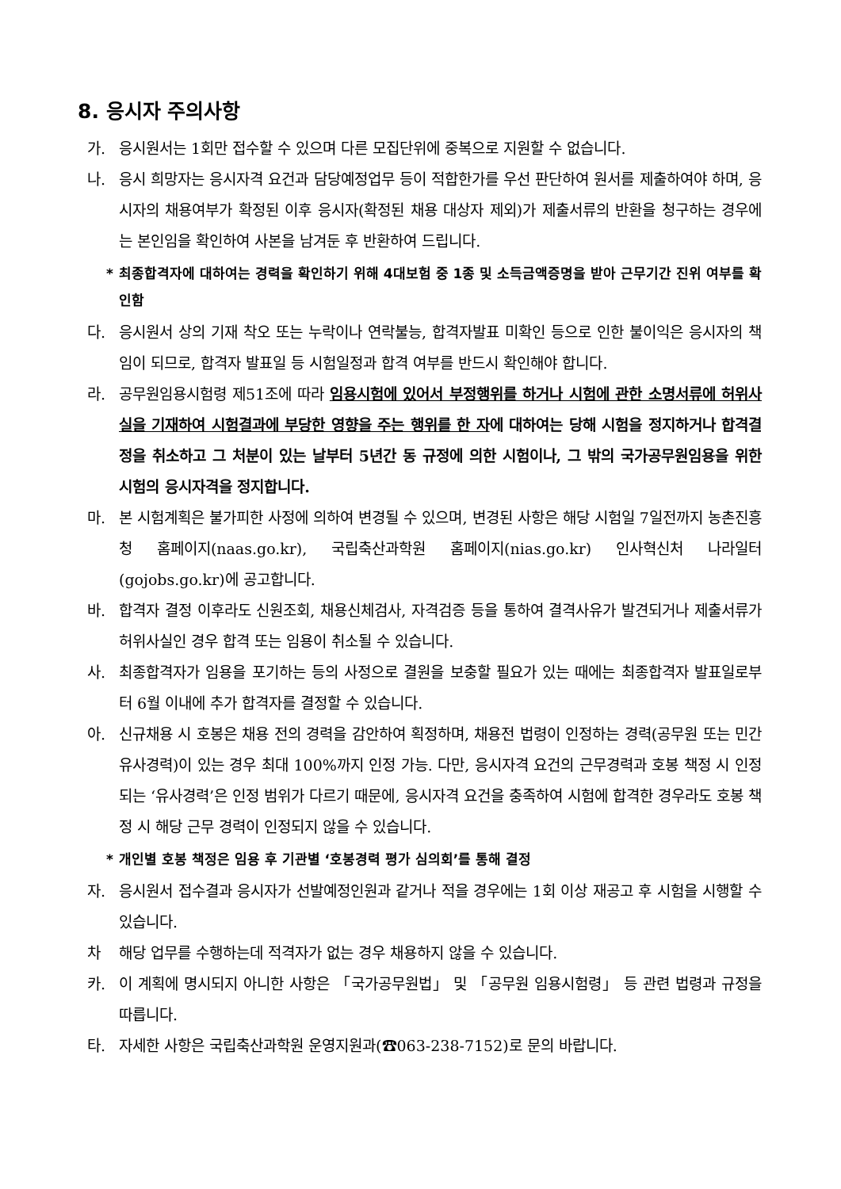8. 응시자 주의사항
가. 응시원서는 1회만 접수할 수 있으며 다른 모집단위에 중복으로 지원할 수 없습니다.
나. 응시 희망자는 응시자격 요건과 담당예정업무 등이 적합한가를 우선 판단하여 원서를 제출하여야 하며, 응시자의 채용여부가 확정된 이후 응시자(확정된 채용 대상자 제외)가 제출서류의 반환을 청구하는 경우에는 본인임을 확인하여 사본을 남겨둔 후 반환하여 드립니다.
* 최종합격자에 대하여는 경력을 확인하기 위해 4대보험 중 1종 및 소득금액증명을 받아 근무기간 진위 여부를 확인함
다. 응시원서 상의 기재 착오 또는 누락이나 연락불능, 합격자발표 미확인 등으로 인한 불이익은 응시자의 책임이 되므로, 합격자 발표일 등 시험일정과 합격 여부를 반드시 확인해야 합니다.
라. 공무원임용시험령 제51조에 따라 임용시험에 있어서 부정행위를 하거나 시험에 관한 소명서류에 허위사실을 기재하여 시험결과에 부당한 영향을 주는 행위를 한 자에 대하여는 당해 시험을 정지하거나 합격결정을 취소하고 그 처분이 있는 날부터 5년간 동 규정에 의한 시험이나, 그 밖의 국가공무원임용을 위한 시험의 응시자격을 정지합니다.
마. 본 시험계획은 불가피한 사정에 의하여 변경될 수 있으며, 변경된 사항은 해당 시험일 7일전까지 농촌진흥청 홈페이지(naas.go.kr), 국립축산과학원 홈페이지(nias.go.kr) 인사혁신처 나라일터(gojobs.go.kr)에 공고합니다.
바. 합격자 결정 이후라도 신원조회, 채용신체검사, 자격검증 등을 통하여 결격사유가 발견되거나 제출서류가 허위사실인 경우 합격 또는 임용이 취소될 수 있습니다.
사. 최종합격자가 임용을 포기하는 등의 사정으로 결원을 보충할 필요가 있는 때에는 최종합격자 발표일로부터 6월 이내에 추가 합격자를 결정할 수 있습니다.
아. 신규채용 시 호봉은 채용 전의 경력을 감안하여 획정하며, 채용전 법령이 인정하는 경력(공무원 또는 민간 유사경력)이 있는 경우 최대 100%까지 인정 가능. 다만, 응시자격 요건의 근무경력과 호봉 책정 시 인정되는 ‘유사경력’은 인정 범위가 다르기 때문에, 응시자격 요건을 충족하여 시험에 합격한 경우라도 호봉 책정 시 해당 근무 경력이 인정되지 않을 수 있습니다.
* 개인별 호봉 책정은 임용 후 기관별 ‘호봉경력 평가 심의회’를 통해 결정
자. 응시원서 접수결과 응시자가 선발예정인원과 같거나 적을 경우에는 1회 이상 재공고 후 시험을 시행할 수 있습니다.
차 해당 업무를 수행하는데 적격자가 없는 경우 채용하지 않을 수 있습니다.
카. 이 계획에 명시되지 아니한 사항은 「국가공무원법」 및 「공무원 임용시험령」 등 관련 법령과 규정을 따릅니다.
타. 자세한 사항은 국립축산과학원 운영지원과(☎063-238-7152)로 문의 바랍니다.